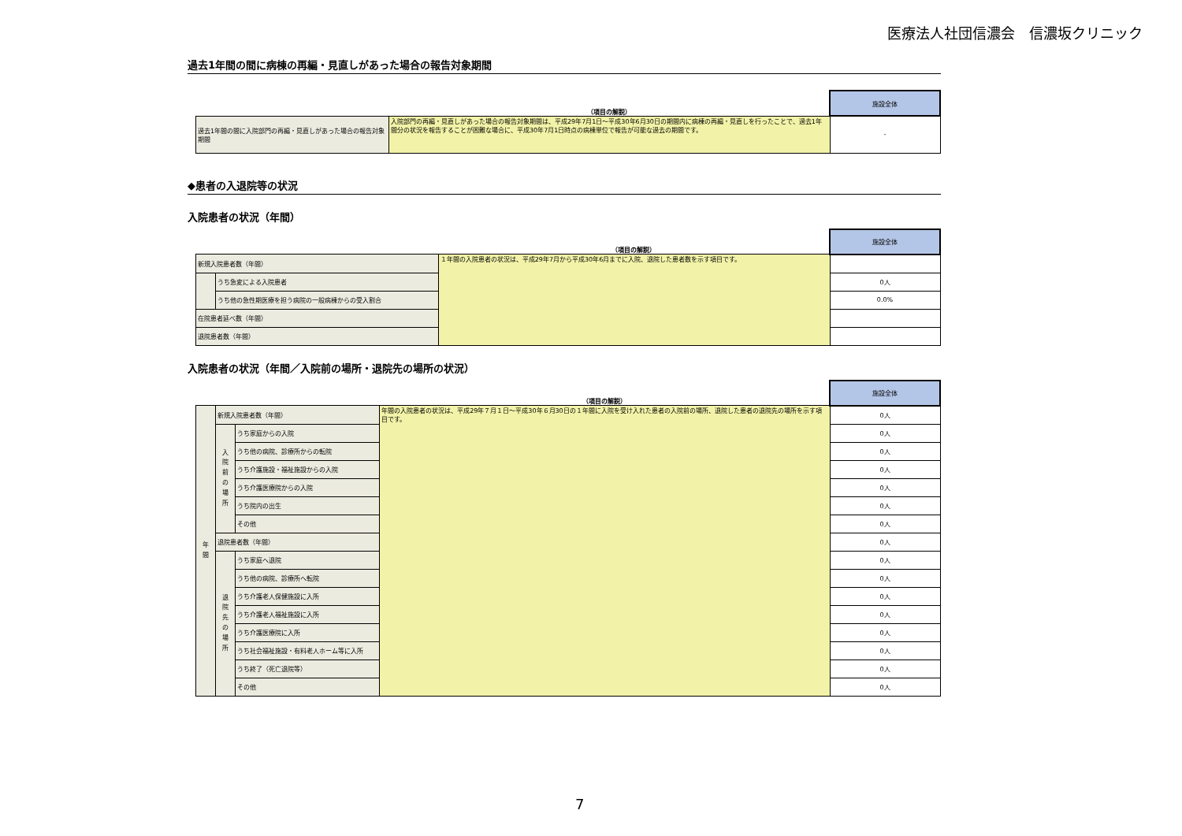医療法人社団信濃会　信濃坂クリニック
過去1年間の間に病棟の再編・見直しがあった場合の報告対象期間
| | （項目の解説） | 施設全体 |
| 過去1年間の間に入院部門の再編・見直しがあった場合の報告対象期間 | 入院部門の再編・見直しがあった場合の報告対象期間は、平成29年7月1日～平成30年6月30日の期間内に病棟の再編・見直しを行ったことで、過去1年間分の状況を報告することが困難な場合に、平成30年7月1日時点の病棟単位で報告が可能な過去の期間です。 | - |
◆患者の入退院等の状況
入院患者の状況（年間）
| | | （項目の解説） | 施設全体 |
| 新規入院患者数（年間） | | １年間の入院患者の状況は、平成29年7月から平成30年6月までに入院、退院した患者数を示す項目です。 | |
| | うち急変による入院患者 | | 0人 |
| | うち他の急性期医療を担う病院の一般病棟からの受入割合 | | 0.0% |
| 在院患者延べ数（年間） | | | |
| 退院患者数（年間） | | | |
入院患者の状況（年間／入院前の場所・退院先の場所の状況）
| | | | （項目の解説） | 施設全体 |
| 年 間 | 新規入院患者数（年間） | | 年間の入院患者の状況は、平成29年７月１日～平成30年６月30日の１年間に入院を受け入れた患者の入院前の場所、退院した患者の退院先の場所を示す項目です。 | 0人 |
| | 入 院 前 の 場 所 | うち家庭からの入院 | | 0人 |
| | | うち他の病院、診療所からの転院 | | 0人 |
| | | うち介護施設・福祉施設からの入院 | | 0人 |
| | | うち介護医療院からの入院 | | 0人 |
| | | うち院内の出生 | | 0人 |
| | | その他 | | 0人 |
| | 退院患者数（年間） | | | 0人 |
| | 退 院 先 の 場 所 | うち家庭へ退院 | | 0人 |
| | | うち他の病院、診療所へ転院 | | 0人 |
| | | うち介護老人保健施設に入所 | | 0人 |
| | | うち介護老人福祉施設に入所 | | 0人 |
| | | うち介護医療院に入所 | | 0人 |
| | | うち社会福祉施設・有料老人ホーム等に入所 | | 0人 |
| | | うち終了（死亡退院等） | | 0人 |
| | | その他 | | 0人 |
7